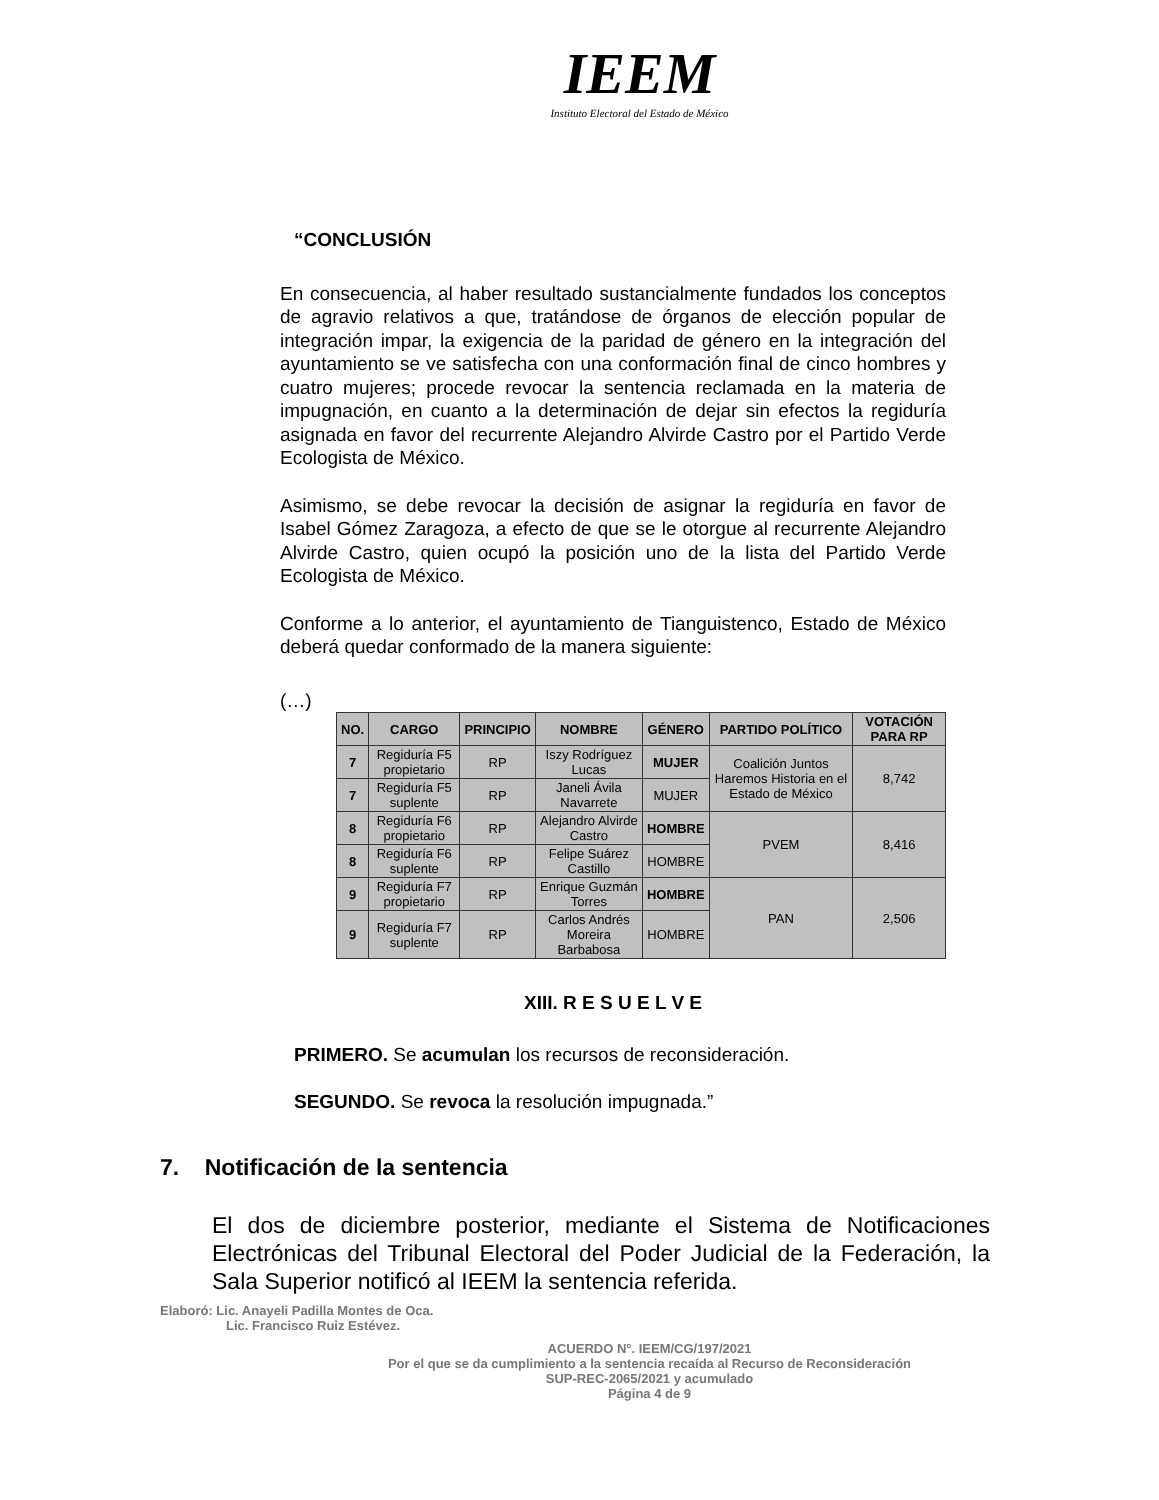IEEM
Instituto Electoral del Estado de México
“CONCLUSIÓN
En consecuencia, al haber resultado sustancialmente fundados los conceptos de agravio relativos a que, tratándose de órganos de elección popular de integración impar, la exigencia de la paridad de género en la integración del ayuntamiento se ve satisfecha con una conformación final de cinco hombres y cuatro mujeres; procede revocar la sentencia reclamada en la materia de impugnación, en cuanto a la determinación de dejar sin efectos la regiduría asignada en favor del recurrente Alejandro Alvirde Castro por el Partido Verde Ecologista de México.
Asimismo, se debe revocar la decisión de asignar la regiduría en favor de Isabel Gómez Zaragoza, a efecto de que se le otorgue al recurrente Alejandro Alvirde Castro, quien ocupó la posición uno de la lista del Partido Verde Ecologista de México.
Conforme a lo anterior, el ayuntamiento de Tianguistenco, Estado de México deberá quedar conformado de la manera siguiente:
(…)
| NO. | CARGO | PRINCIPIO | NOMBRE | GÉNERO | PARTIDO POLÍTICO | VOTACIÓN PARA RP |
| --- | --- | --- | --- | --- | --- | --- |
| 7 | Regiduría F5 propietario | RP | Iszy Rodríguez Lucas | MUJER | Coalición Juntos Haremos Historia en el Estado de México | 8,742 |
| 7 | Regiduría F5 suplente | RP | Janeli Ávila Navarrete | MUJER | | |
| 8 | Regiduría F6 propietario | RP | Alejandro Alvirde Castro | HOMBRE | PVEM | 8,416 |
| 8 | Regiduría F6 suplente | RP | Felipe Suárez Castillo | HOMBRE | | |
| 9 | Regiduría F7 propietario | RP | Enrique Guzmán Torres | HOMBRE | PAN | 2,506 |
| 9 | Regiduría F7 suplente | RP | Carlos Andrés Moreira Barbabosa | HOMBRE | | |
XIII. R E S U E L V E
PRIMERO. Se acumulan los recursos de reconsideración.
SEGUNDO. Se revoca la resolución impugnada.”
7. Notificación de la sentencia
El dos de diciembre posterior, mediante el Sistema de Notificaciones Electrónicas del Tribunal Electoral del Poder Judicial de la Federación, la Sala Superior notificó al IEEM la sentencia referida.
Elaboró: Lic. Anayeli Padilla Montes de Oca.
Lic. Francisco Ruiz Estévez.
ACUERDO N°. IEEM/CG/197/2021
Por el que se da cumplimiento a la sentencia recaída al Recurso de Reconsideración
SUP-REC-2065/2021 y acumulado
Página 4 de 9